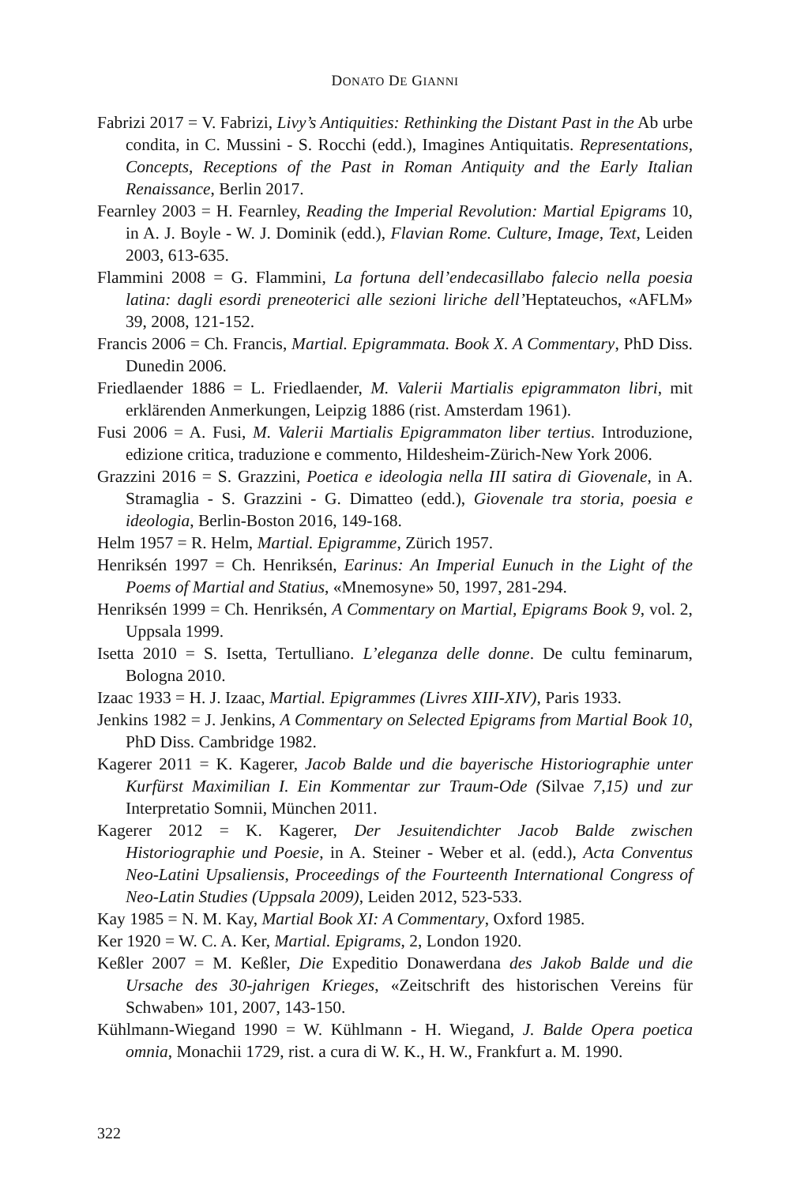DONATO DE GIANNI
Fabrizi 2017 = V. Fabrizi, Livy’s Antiquities: Rethinking the Distant Past in the Ab urbe condita, in C. Mussini - S. Rocchi (edd.), Imagines Antiquitatis. Representations, Concepts, Receptions of the Past in Roman Antiquity and the Early Italian Renaissance, Berlin 2017.
Fearnley 2003 = H. Fearnley, Reading the Imperial Revolution: Martial Epigrams 10, in A. J. Boyle - W. J. Dominik (edd.), Flavian Rome. Culture, Image, Text, Leiden 2003, 613-635.
Flammini 2008 = G. Flammini, La fortuna dell’endecasillabo falecio nella poesia latina: dagli esordi preneoterici alle sezioni liriche dell’Heptateuchos, «AFLM» 39, 2008, 121-152.
Francis 2006 = Ch. Francis, Martial. Epigrammata. Book X. A Commentary, PhD Diss. Dunedin 2006.
Friedlaender 1886 = L. Friedlaender, M. Valerii Martialis epigrammaton libri, mit erklärenden Anmerkungen, Leipzig 1886 (rist. Amsterdam 1961).
Fusi 2006 = A. Fusi, M. Valerii Martialis Epigrammaton liber tertius. Introduzione, edizione critica, traduzione e commento, Hildesheim-Zürich-New York 2006.
Grazzini 2016 = S. Grazzini, Poetica e ideologia nella III satira di Giovenale, in A. Stramaglia - S. Grazzini - G. Dimatteo (edd.), Giovenale tra storia, poesia e ideologia, Berlin-Boston 2016, 149-168.
Helm 1957 = R. Helm, Martial. Epigramme, Zürich 1957.
Henriksén 1997 = Ch. Henriksén, Earinus: An Imperial Eunuch in the Light of the Poems of Martial and Statius, «Mnemosyne» 50, 1997, 281-294.
Henriksén 1999 = Ch. Henriksén, A Commentary on Martial, Epigrams Book 9, vol. 2, Uppsala 1999.
Isetta 2010 = S. Isetta, Tertulliano. L’eleganza delle donne. De cultu feminarum, Bologna 2010.
Izaac 1933 = H. J. Izaac, Martial. Epigrammes (Livres XIII-XIV), Paris 1933.
Jenkins 1982 = J. Jenkins, A Commentary on Selected Epigrams from Martial Book 10, PhD Diss. Cambridge 1982.
Kagerer 2011 = K. Kagerer, Jacob Balde und die bayerische Historiographie unter Kurfürst Maximilian I. Ein Kommentar zur Traum-Ode (Silvae 7,15) und zur Interpretatio Somnii, München 2011.
Kagerer 2012 = K. Kagerer, Der Jesuitendichter Jacob Balde zwischen Historiographie und Poesie, in A. Steiner - Weber et al. (edd.), Acta Conventus Neo-Latini Upsaliensis, Proceedings of the Fourteenth International Congress of Neo-Latin Studies (Uppsala 2009), Leiden 2012, 523-533.
Kay 1985 = N. M. Kay, Martial Book XI: A Commentary, Oxford 1985.
Ker 1920 = W. C. A. Ker, Martial. Epigrams, 2, London 1920.
Keßler 2007 = M. Keßler, Die Expeditio Donawerdana des Jakob Balde und die Ursache des 30-jahrigen Krieges, «Zeitschrift des historischen Vereins für Schwaben» 101, 2007, 143-150.
Kühlmann-Wiegand 1990 = W. Kühlmann - H. Wiegand, J. Balde Opera poetica omnia, Monachii 1729, rist. a cura di W. K., H. W., Frankfurt a. M. 1990.
322